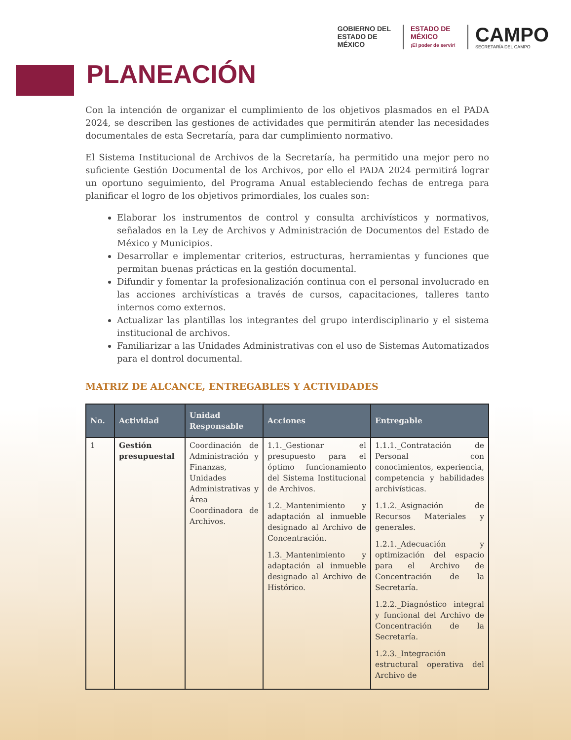GOBIERNO DEL
ESTADO DE
MÉXICO
ESTADO DE
MÉXICO
¡El poder de servir!
CAMPO
SECRETARÍA DEL CAMPO
PLANEACIÓN
Con la intención de organizar el cumplimiento de los objetivos plasmados en el PADA 2024, se describen las gestiones de actividades que permitirán atender las necesidades documentales de esta Secretaría, para dar cumplimiento normativo.
El Sistema Institucional de Archivos de la Secretaría, ha permitido una mejor pero no suficiente Gestión Documental de los Archivos, por ello el PADA 2024 permitirá lograr un oportuno seguimiento, del Programa Anual estableciendo fechas de entrega para planificar el logro de los objetivos primordiales, los cuales son:
Elaborar los instrumentos de control y consulta archivísticos y normativos, señalados en la Ley de Archivos y Administración de Documentos del Estado de México y Municipios.
Desarrollar e implementar criterios, estructuras, herramientas y funciones que permitan buenas prácticas en la gestión documental.
Difundir y fomentar la profesionalización continua con el personal involucrado en las acciones archivísticas a través de cursos, capacitaciones, talleres tanto internos como externos.
Actualizar las plantillas los integrantes del grupo interdisciplinario y el sistema institucional de archivos.
Familiarizar a las Unidades Administrativas con el uso de Sistemas Automatizados para el dontrol documental.
MATRIZ DE ALCANCE, ENTREGABLES Y ACTIVIDADES
| No. | Actividad | Unidad Responsable | Acciones | Entregable |
| --- | --- | --- | --- | --- |
| 1 | Gestión presupuestal | Coordinación de Administración y Finanzas, Unidades Administrativas y Área Coordinadora de Archivos. | 1.1._Gestionar el presupuesto para el óptimo funcionamiento del Sistema Institucional de Archivos. 1.2._Mantenimiento y adaptación al inmueble designado al Archivo de Concentración. 1.3._Mantenimiento y adaptación al inmueble designado al Archivo de Histórico. | 1.1.1._Contratación de Personal con conocimientos, experiencia, competencia y habilidades archivísticas. 1.1.2._Asignación de Recursos Materiales y generales. 1.2.1._Adecuación y optimización del espacio para el Archivo de Concentración de la Secretaría. 1.2.2._Diagnóstico integral y funcional del Archivo de Concentración de la Secretaría. 1.2.3._Integración estructural operativa del Archivo de |